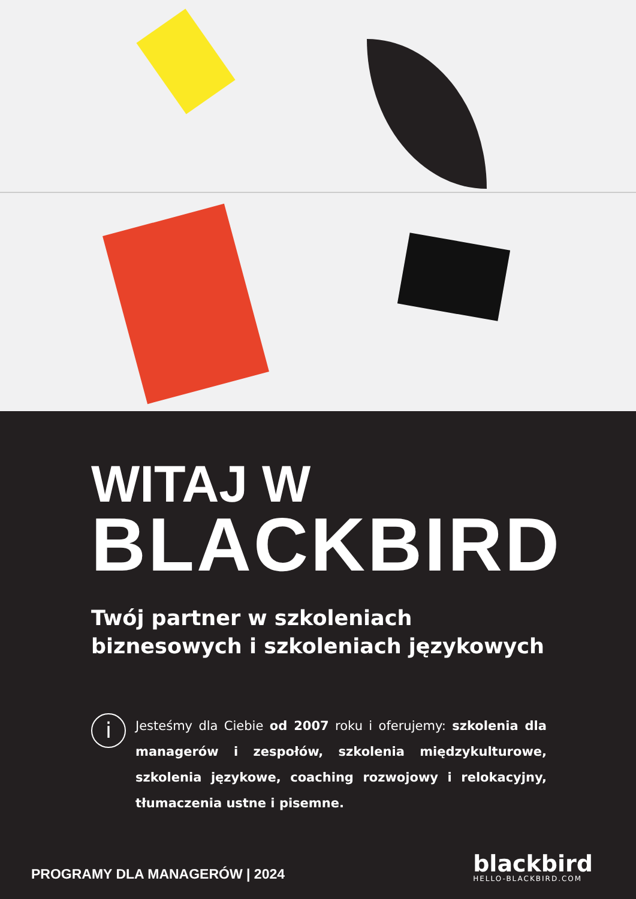WITAJ W
BLACKBIRD
Twój partner w szkoleniach biznesowych i szkoleniach językowych
i
Jesteśmy dla Ciebie od 2007 roku i oferujemy: szkolenia dla managerów i zespołów, szkolenia międzykulturowe, szkolenia językowe, coaching rozwojowy i relokacyjny, tłumaczenia ustne i pisemne.
PROGRAMY DLA MANAGERÓW | 2024
blackbird
HELLO-BLACKBIRD.COM